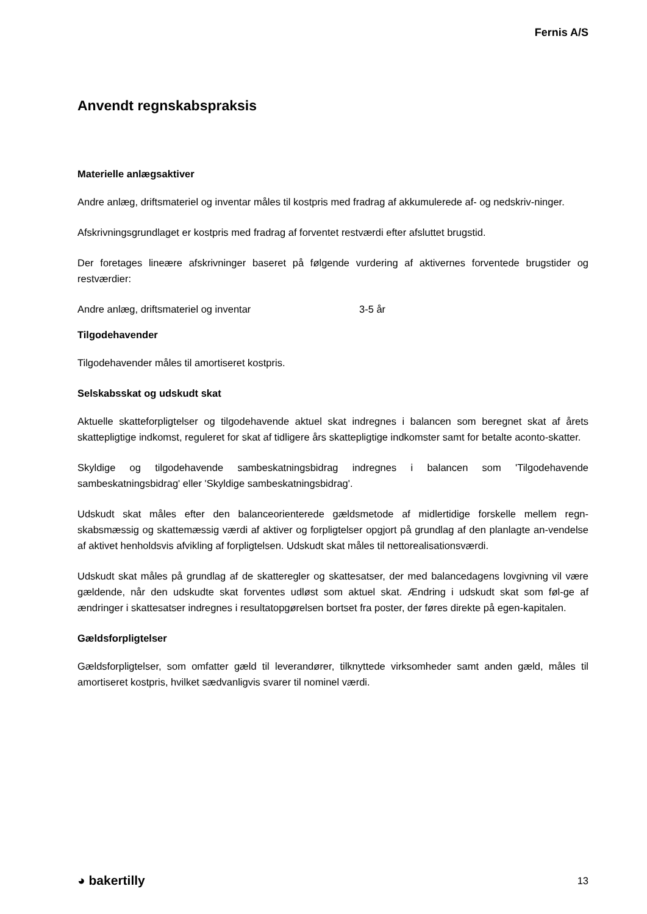Fernis A/S
Anvendt regnskabspraksis
Materielle anlægsaktiver
Andre anlæg, driftsmateriel og inventar måles til kostpris med fradrag af akkumulerede af- og nedskriv-ninger.
Afskrivningsgrundlaget er kostpris med fradrag af forventet restværdi efter afsluttet brugstid.
Der foretages lineære afskrivninger baseret på følgende vurdering af aktivernes forventede brugstider og restværdier:
| Andre anlæg, driftsmateriel og inventar | 3-5 år |
Tilgodehavender
Tilgodehavender måles til amortiseret kostpris.
Selskabsskat og udskudt skat
Aktuelle skatteforpligtelser og tilgodehavende aktuel skat indregnes i balancen som beregnet skat af årets skattepligtige indkomst, reguleret for skat af tidligere års skattepligtige indkomster samt for betalte aconto-skatter.
Skyldige og tilgodehavende sambeskatningsbidrag indregnes i balancen som 'Tilgodehavende sambeskatningsbidrag' eller 'Skyldige sambeskatningsbidrag'.
Udskudt skat måles efter den balanceorienterede gældsmetode af midlertidige forskelle mellem regn-skabsmæssig og skattemæssig værdi af aktiver og forpligtelser opgjort på grundlag af den planlagte an-vendelse af aktivet henholdsvis afvikling af forpligtelsen. Udskudt skat måles til nettorealisationsværdi.
Udskudt skat måles på grundlag af de skatteregler og skattesatser, der med balancedagens lovgivning vil være gældende, når den udskudte skat forventes udløst som aktuel skat. Ændring i udskudt skat som føl-ge af ændringer i skattesatser indregnes i resultatopgørelsen bortset fra poster, der føres direkte på egen-kapitalen.
Gældsforpligtelser
Gældsforpligtelser, som omfatter gæld til leverandører, tilknyttede virksomheder samt anden gæld, måles til amortiseret kostpris, hvilket sædvanligvis svarer til nominel værdi.
◕ bakertilly 13